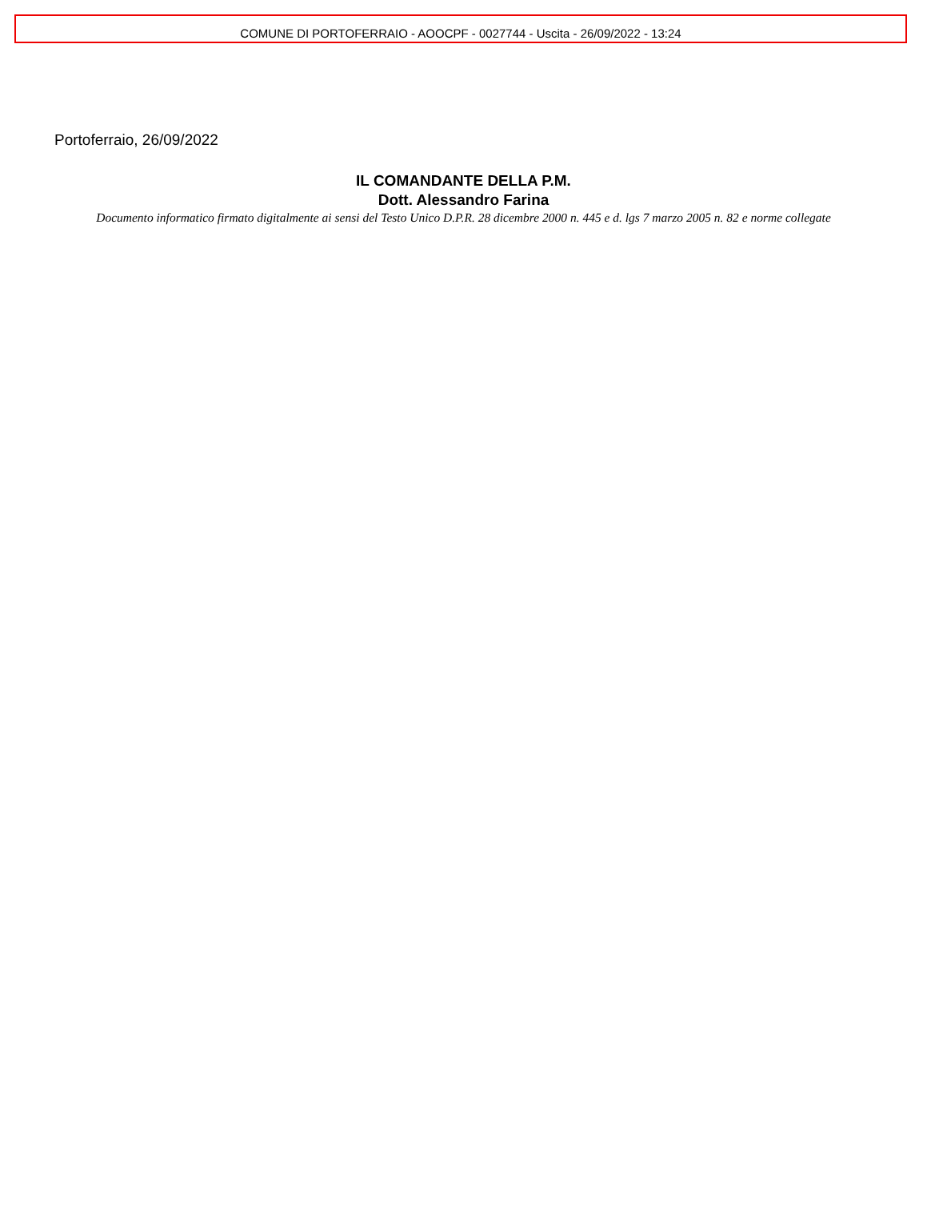COMUNE DI PORTOFERRAIO - AOOCPF - 0027744 - Uscita - 26/09/2022 - 13:24
Portoferraio, 26/09/2022
IL COMANDANTE DELLA P.M.
Dott. Alessandro Farina
Documento informatico firmato digitalmente ai sensi del Testo Unico D.P.R. 28 dicembre 2000 n. 445 e d. lgs 7 marzo 2005 n. 82 e norme collegate